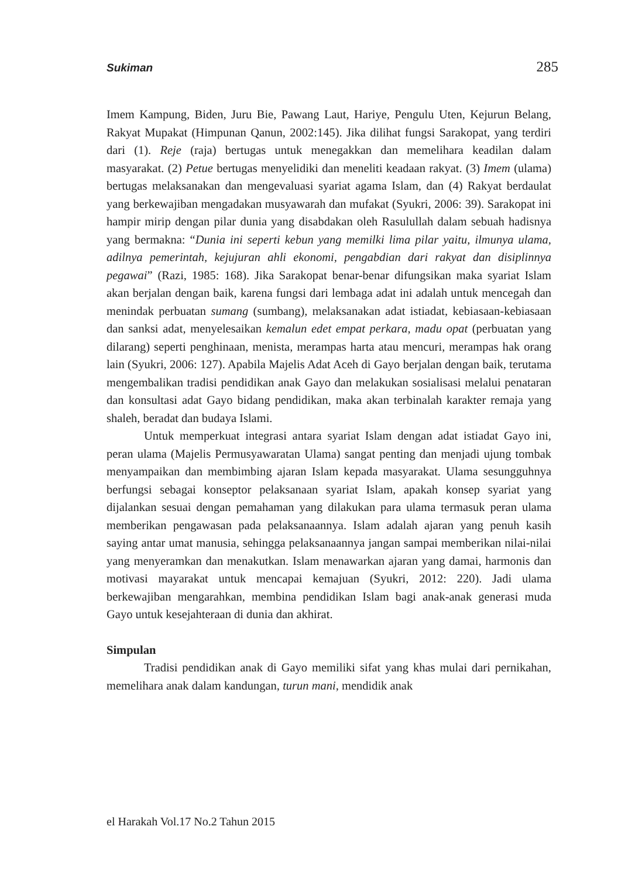Sukiman 285
Imem Kampung, Biden, Juru Bie, Pawang Laut, Hariye, Pengulu Uten, Kejurun Belang, Rakyat Mupakat (Himpunan Qanun, 2002:145). Jika dilihat fungsi Sarakopat, yang terdiri dari (1). Reje (raja) bertugas untuk menegakkan dan memelihara keadilan dalam masyarakat. (2) Petue bertugas menyelidiki dan meneliti keadaan rakyat. (3) Imem (ulama) bertugas melaksanakan dan mengevaluasi syariat agama Islam, dan (4) Rakyat berdaulat yang berkewajiban mengadakan musyawarah dan mufakat (Syukri, 2006: 39). Sarakopat ini hampir mirip dengan pilar dunia yang disabdakan oleh Rasulullah dalam sebuah hadisnya yang bermakna: “Dunia ini seperti kebun yang memilki lima pilar yaitu, ilmunya ulama, adilnya pemerintah, kejujuran ahli ekonomi, pengabdian dari rakyat dan disiplinnya pegawai” (Razi, 1985: 168). Jika Sarakopat benar-benar difungsikan maka syariat Islam akan berjalan dengan baik, karena fungsi dari lembaga adat ini adalah untuk mencegah dan menindak perbuatan sumang (sumbang), melaksanakan adat istiadat, kebiasaan-kebiasaan dan sanksi adat, menyelesaikan kemalun edet empat perkara, madu opat (perbuatan yang dilarang) seperti penghinaan, menista, merampas harta atau mencuri, merampas hak orang lain (Syukri, 2006: 127). Apabila Majelis Adat Aceh di Gayo berjalan dengan baik, terutama mengembalikan tradisi pendidikan anak Gayo dan melakukan sosialisasi melalui penataran dan konsultasi adat Gayo bidang pendidikan, maka akan terbinalah karakter remaja yang shaleh, beradat dan budaya Islami.
Untuk memperkuat integrasi antara syariat Islam dengan adat istiadat Gayo ini, peran ulama (Majelis Permusyawaratan Ulama) sangat penting dan menjadi ujung tombak menyampaikan dan membimbing ajaran Islam kepada masyarakat. Ulama sesungguhnya berfungsi sebagai konseptor pelaksanaan syariat Islam, apakah konsep syariat yang dijalankan sesuai dengan pemahaman yang dilakukan para ulama termasuk peran ulama memberikan pengawasan pada pelaksanaannya. Islam adalah ajaran yang penuh kasih saying antar umat manusia, sehingga pelaksanaannya jangan sampai memberikan nilai-nilai yang menyeramkan dan menakutkan. Islam menawarkan ajaran yang damai, harmonis dan motivasi mayarakat untuk mencapai kemajuan (Syukri, 2012: 220). Jadi ulama berkewajiban mengarahkan, membina pendidikan Islam bagi anak-anak generasi muda Gayo untuk kesejahteraan di dunia dan akhirat.
Simpulan
Tradisi pendidikan anak di Gayo memiliki sifat yang khas mulai dari pernikahan, memelihara anak dalam kandungan, turun mani, mendidik anak
el Harakah Vol.17 No.2 Tahun 2015